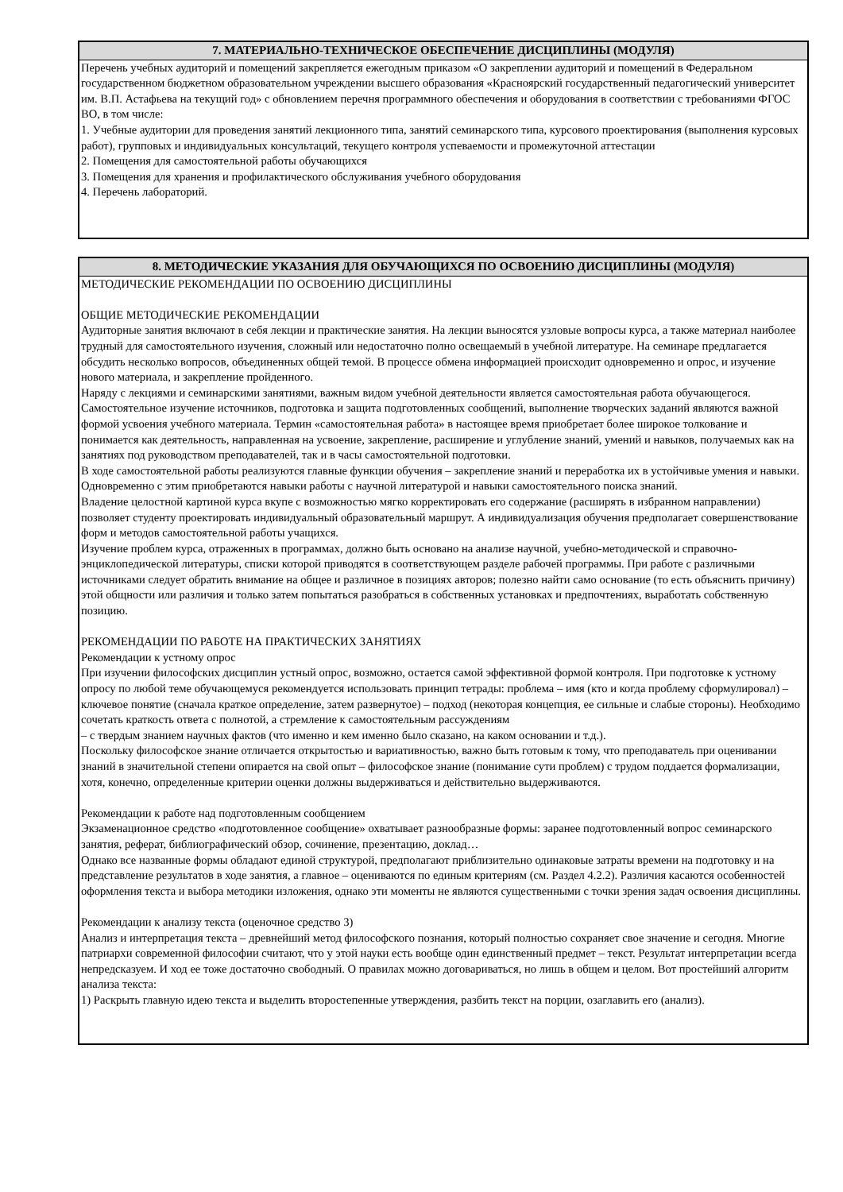7. МАТЕРИАЛЬНО-ТЕХНИЧЕСКОЕ ОБЕСПЕЧЕНИЕ ДИСЦИПЛИНЫ (МОДУЛЯ)
Перечень учебных аудиторий и помещений закрепляется ежегодным приказом «О закреплении аудиторий и помещений в Федеральном государственном бюджетном образовательном учреждении высшего образования «Красноярский государственный педагогический университет им. В.П. Астафьева на текущий год» с обновлением перечня программного обеспечения и оборудования в соответствии с требованиями ФГОС ВО, в том числе:
1. Учебные аудитории для проведения занятий лекционного типа, занятий семинарского типа, курсового проектирования (выполнения курсовых работ), групповых и индивидуальных консультаций, текущего контроля успеваемости и промежуточной аттестации
2. Помещения для самостоятельной работы обучающихся
3. Помещения для хранения и профилактического обслуживания учебного оборудования
4. Перечень лабораторий.
8. МЕТОДИЧЕСКИЕ УКАЗАНИЯ ДЛЯ ОБУЧАЮЩИХСЯ ПО ОСВОЕНИЮ ДИСЦИПЛИНЫ (МОДУЛЯ)
МЕТОДИЧЕСКИЕ РЕКОМЕНДАЦИИ ПО ОСВОЕНИЮ ДИСЦИПЛИНЫ
ОБЩИЕ МЕТОДИЧЕСКИЕ РЕКОМЕНДАЦИИ
Аудиторные занятия включают в себя лекции и практические занятия. На лекции выносятся узловые вопросы курса, а также материал наиболее трудный для самостоятельного изучения, сложный или недостаточно полно освещаемый в учебной литературе. На семинаре предлагается обсудить несколько вопросов, объединенных общей темой. В процессе обмена информацией происходит одновременно и опрос, и изучение нового материала, и закрепление пройденного.
Наряду с лекциями и семинарскими занятиями, важным видом учебной деятельности является самостоятельная работа обучающегося. Самостоятельное изучение источников, подготовка и защита подготовленных сообщений, выполнение творческих заданий являются важной формой усвоения учебного материала. Термин «самостоятельная работа» в настоящее время приобретает более широкое толкование и понимается как деятельность, направленная на усвоение, закрепление, расширение и углубление знаний, умений и навыков, получаемых как на занятиях под руководством преподавателей, так и в часы самостоятельной подготовки.
В ходе самостоятельной работы реализуются главные функции обучения – закрепление знаний и переработка их в устойчивые умения и навыки. Одновременно с этим приобретаются навыки работы с научной литературой и навыки самостоятельного поиска знаний.
Владение целостной картиной курса вкупе с возможностью мягко корректировать его содержание (расширять в избранном направлении) позволяет студенту проектировать индивидуальный образовательный маршрут. А индивидуализация обучения предполагает совершенствование форм и методов самостоятельной работы учащихся.
Изучение проблем курса, отраженных в программах, должно быть основано на анализе научной, учебно-методической и справочно- энциклопедической литературы, списки которой приводятся в соответствующем разделе рабочей программы. При работе с различными источниками следует обратить внимание на общее и различное в позициях авторов; полезно найти само основание (то есть объяснить причину) этой общности или различия и только затем попытаться разобраться в собственных установках и предпочтениях, выработать собственную позицию.
РЕКОМЕНДАЦИИ ПО РАБОТЕ НА ПРАКТИЧЕСКИХ ЗАНЯТИЯХ
Рекомендации к устному опрос
При изучении философских дисциплин устный опрос, возможно, остается самой эффективной формой контроля. При подготовке к устному опросу по любой теме обучающемуся рекомендуется использовать принцип тетрады: проблема – имя (кто и когда проблему сформулировал) – ключевое понятие (сначала краткое определение, затем развернутое) – подход (некоторая концепция, ее сильные и слабые стороны). Необходимо сочетать краткость ответа с полнотой, а стремление к самостоятельным рассуждениям
– с твердым знанием научных фактов (что именно и кем именно было сказано, на каком основании и т.д.).
Поскольку философское знание отличается открытостью и вариативностью, важно быть готовым к тому, что преподаватель при оценивании знаний в значительной степени опирается на свой опыт – философское знание (понимание сути проблем) с трудом поддается формализации, хотя, конечно, определенные критерии оценки должны выдерживаться и действительно выдерживаются.
Рекомендации к работе над подготовленным сообщением
Экзаменационное средство «подготовленное сообщение» охватывает разнообразные формы: заранее подготовленный вопрос семинарского занятия, реферат, библиографический обзор, сочинение, презентацию, доклад…
Однако все названные формы обладают единой структурой, предполагают приблизительно одинаковые затраты времени на подготовку и на представление результатов в ходе занятия, а главное – оцениваются по единым критериям (см. Раздел 4.2.2). Различия касаются особенностей оформления текста и выбора методики изложения, однако эти моменты не являются существенными с точки зрения задач освоения дисциплины.
Рекомендации к анализу текста (оценочное средство 3)
Анализ и интерпретация текста – древнейший метод философского познания, который полностью сохраняет свое значение и сегодня. Многие патриархи современной философии считают, что у этой науки есть вообще один единственный предмет – текст. Результат интерпретации всегда непредсказуем. И ход ее тоже достаточно свободный. О правилах можно договариваться, но лишь в общем и целом. Вот простейший алгоритм анализа текста:
1) Раскрыть главную идею текста и выделить второстепенные утверждения, разбить текст на порции, озаглавить его (анализ).